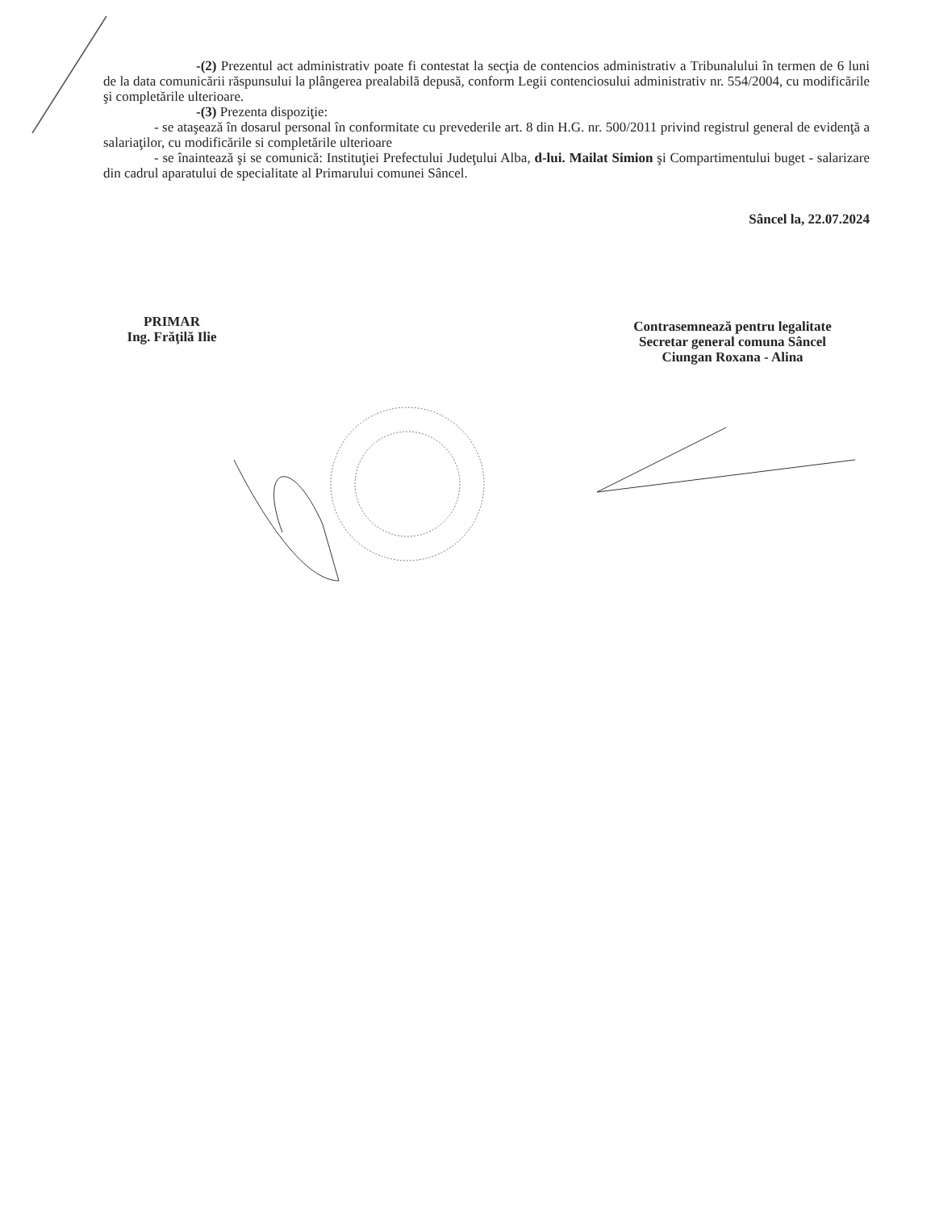-(2) Prezentul act administrativ poate fi contestat la secţia de contencios administrativ a Tribunalului în termen de 6 luni de la data comunicării răspunsului la plângerea prealabilă depusă, conform Legii contenciosului administrativ nr. 554/2004, cu modificările şi completările ulterioare.
-(3) Prezenta dispoziţie:
- se ataşează în dosarul personal în conformitate cu prevederile art. 8 din H.G. nr. 500/2011 privind registrul general de evidenţă a salariaţilor, cu modificările si completările ulterioare
- se înaintează şi se comunică: Instituţiei Prefectului Judeţului Alba, d-lui. Mailat Simion şi Compartimentului buget - salarizare din cadrul aparatului de specialitate al Primarului comunei Sâncel.
Sâncel la, 22.07.2024
PRIMAR
Ing. Frăţilă Ilie
Contrasemnează pentru legalitate
Secretar general comuna Sâncel
Ciungan Roxana - Alina